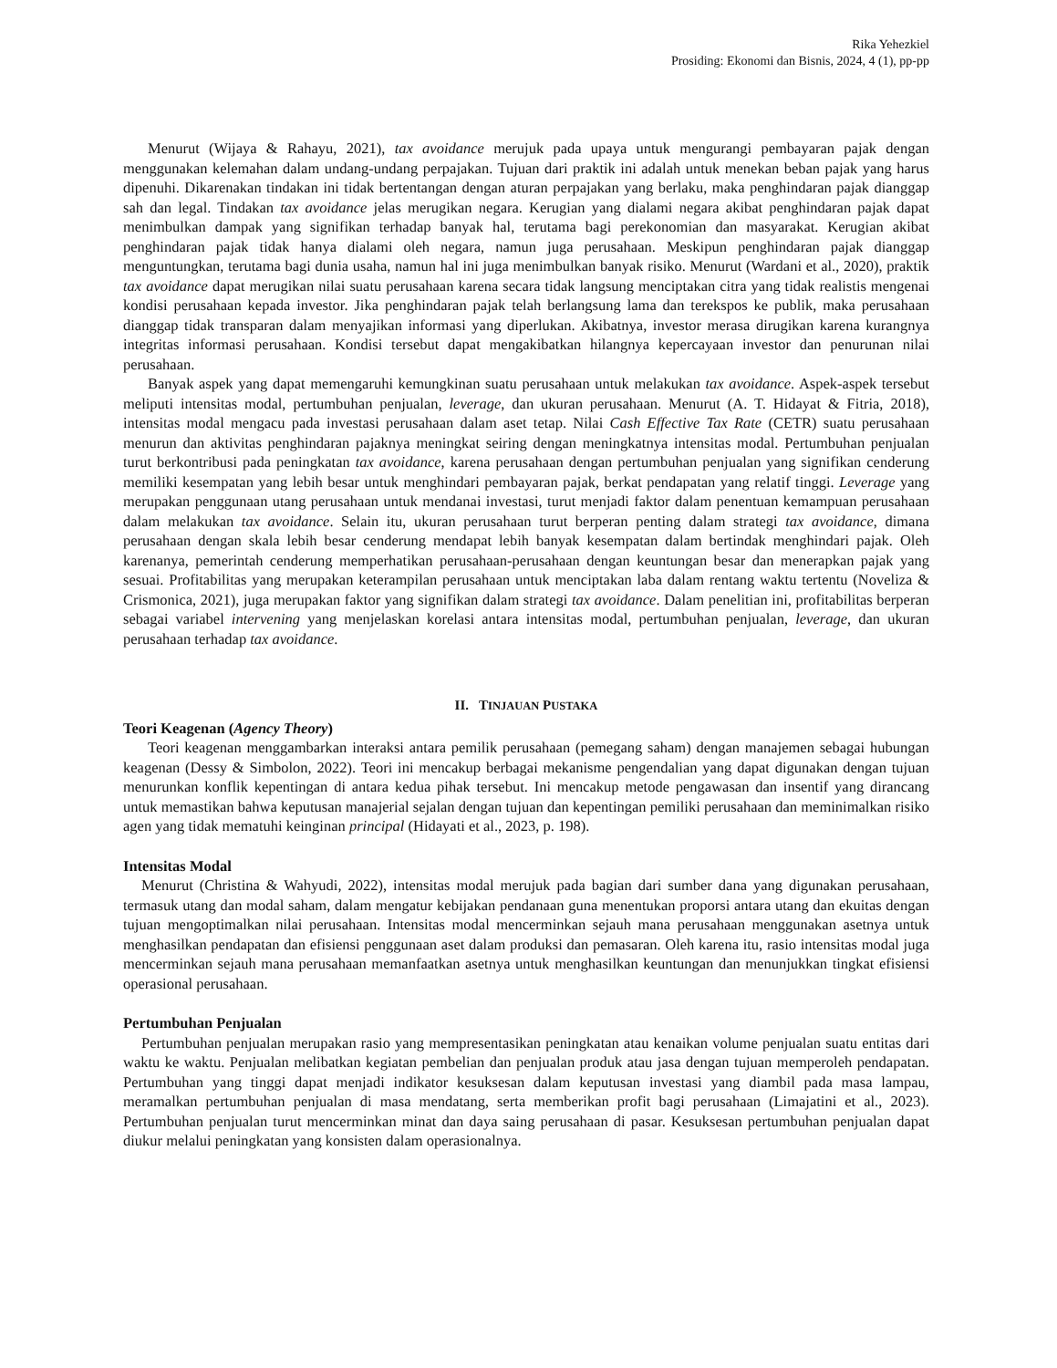Rika Yehezkiel
Prosiding: Ekonomi dan Bisnis, 2024, 4 (1), pp-pp
Menurut (Wijaya & Rahayu, 2021), tax avoidance merujuk pada upaya untuk mengurangi pembayaran pajak dengan menggunakan kelemahan dalam undang-undang perpajakan. Tujuan dari praktik ini adalah untuk menekan beban pajak yang harus dipenuhi. Dikarenakan tindakan ini tidak bertentangan dengan aturan perpajakan yang berlaku, maka penghindaran pajak dianggap sah dan legal. Tindakan tax avoidance jelas merugikan negara. Kerugian yang dialami negara akibat penghindaran pajak dapat menimbulkan dampak yang signifikan terhadap banyak hal, terutama bagi perekonomian dan masyarakat. Kerugian akibat penghindaran pajak tidak hanya dialami oleh negara, namun juga perusahaan. Meskipun penghindaran pajak dianggap menguntungkan, terutama bagi dunia usaha, namun hal ini juga menimbulkan banyak risiko. Menurut (Wardani et al., 2020), praktik tax avoidance dapat merugikan nilai suatu perusahaan karena secara tidak langsung menciptakan citra yang tidak realistis mengenai kondisi perusahaan kepada investor. Jika penghindaran pajak telah berlangsung lama dan terekspos ke publik, maka perusahaan dianggap tidak transparan dalam menyajikan informasi yang diperlukan. Akibatnya, investor merasa dirugikan karena kurangnya integritas informasi perusahaan. Kondisi tersebut dapat mengakibatkan hilangnya kepercayaan investor dan penurunan nilai perusahaan.
Banyak aspek yang dapat memengaruhi kemungkinan suatu perusahaan untuk melakukan tax avoidance. Aspek-aspek tersebut meliputi intensitas modal, pertumbuhan penjualan, leverage, dan ukuran perusahaan. Menurut (A. T. Hidayat & Fitria, 2018), intensitas modal mengacu pada investasi perusahaan dalam aset tetap. Nilai Cash Effective Tax Rate (CETR) suatu perusahaan menurun dan aktivitas penghindaran pajaknya meningkat seiring dengan meningkatnya intensitas modal. Pertumbuhan penjualan turut berkontribusi pada peningkatan tax avoidance, karena perusahaan dengan pertumbuhan penjualan yang signifikan cenderung memiliki kesempatan yang lebih besar untuk menghindari pembayaran pajak, berkat pendapatan yang relatif tinggi. Leverage yang merupakan penggunaan utang perusahaan untuk mendanai investasi, turut menjadi faktor dalam penentuan kemampuan perusahaan dalam melakukan tax avoidance. Selain itu, ukuran perusahaan turut berperan penting dalam strategi tax avoidance, dimana perusahaan dengan skala lebih besar cenderung mendapat lebih banyak kesempatan dalam bertindak menghindari pajak. Oleh karenanya, pemerintah cenderung memperhatikan perusahaan-perusahaan dengan keuntungan besar dan menerapkan pajak yang sesuai. Profitabilitas yang merupakan keterampilan perusahaan untuk menciptakan laba dalam rentang waktu tertentu (Noveliza & Crismonica, 2021), juga merupakan faktor yang signifikan dalam strategi tax avoidance. Dalam penelitian ini, profitabilitas berperan sebagai variabel intervening yang menjelaskan korelasi antara intensitas modal, pertumbuhan penjualan, leverage, dan ukuran perusahaan terhadap tax avoidance.
II. TINJAUAN PUSTAKA
Teori Keagenan (Agency Theory)
Teori keagenan menggambarkan interaksi antara pemilik perusahaan (pemegang saham) dengan manajemen sebagai hubungan keagenan (Dessy & Simbolon, 2022). Teori ini mencakup berbagai mekanisme pengendalian yang dapat digunakan dengan tujuan menurunkan konflik kepentingan di antara kedua pihak tersebut. Ini mencakup metode pengawasan dan insentif yang dirancang untuk memastikan bahwa keputusan manajerial sejalan dengan tujuan dan kepentingan pemiliki perusahaan dan meminimalkan risiko agen yang tidak mematuhi keinginan principal (Hidayati et al., 2023, p. 198).
Intensitas Modal
Menurut (Christina & Wahyudi, 2022), intensitas modal merujuk pada bagian dari sumber dana yang digunakan perusahaan, termasuk utang dan modal saham, dalam mengatur kebijakan pendanaan guna menentukan proporsi antara utang dan ekuitas dengan tujuan mengoptimalkan nilai perusahaan. Intensitas modal mencerminkan sejauh mana perusahaan menggunakan asetnya untuk menghasilkan pendapatan dan efisiensi penggunaan aset dalam produksi dan pemasaran. Oleh karena itu, rasio intensitas modal juga mencerminkan sejauh mana perusahaan memanfaatkan asetnya untuk menghasilkan keuntungan dan menunjukkan tingkat efisiensi operasional perusahaan.
Pertumbuhan Penjualan
Pertumbuhan penjualan merupakan rasio yang mempresentasikan peningkatan atau kenaikan volume penjualan suatu entitas dari waktu ke waktu. Penjualan melibatkan kegiatan pembelian dan penjualan produk atau jasa dengan tujuan memperoleh pendapatan. Pertumbuhan yang tinggi dapat menjadi indikator kesuksesan dalam keputusan investasi yang diambil pada masa lampau, meramalkan pertumbuhan penjualan di masa mendatang, serta memberikan profit bagi perusahaan (Limajatini et al., 2023). Pertumbuhan penjualan turut mencerminkan minat dan daya saing perusahaan di pasar. Kesuksesan pertumbuhan penjualan dapat diukur melalui peningkatan yang konsisten dalam operasionalnya.